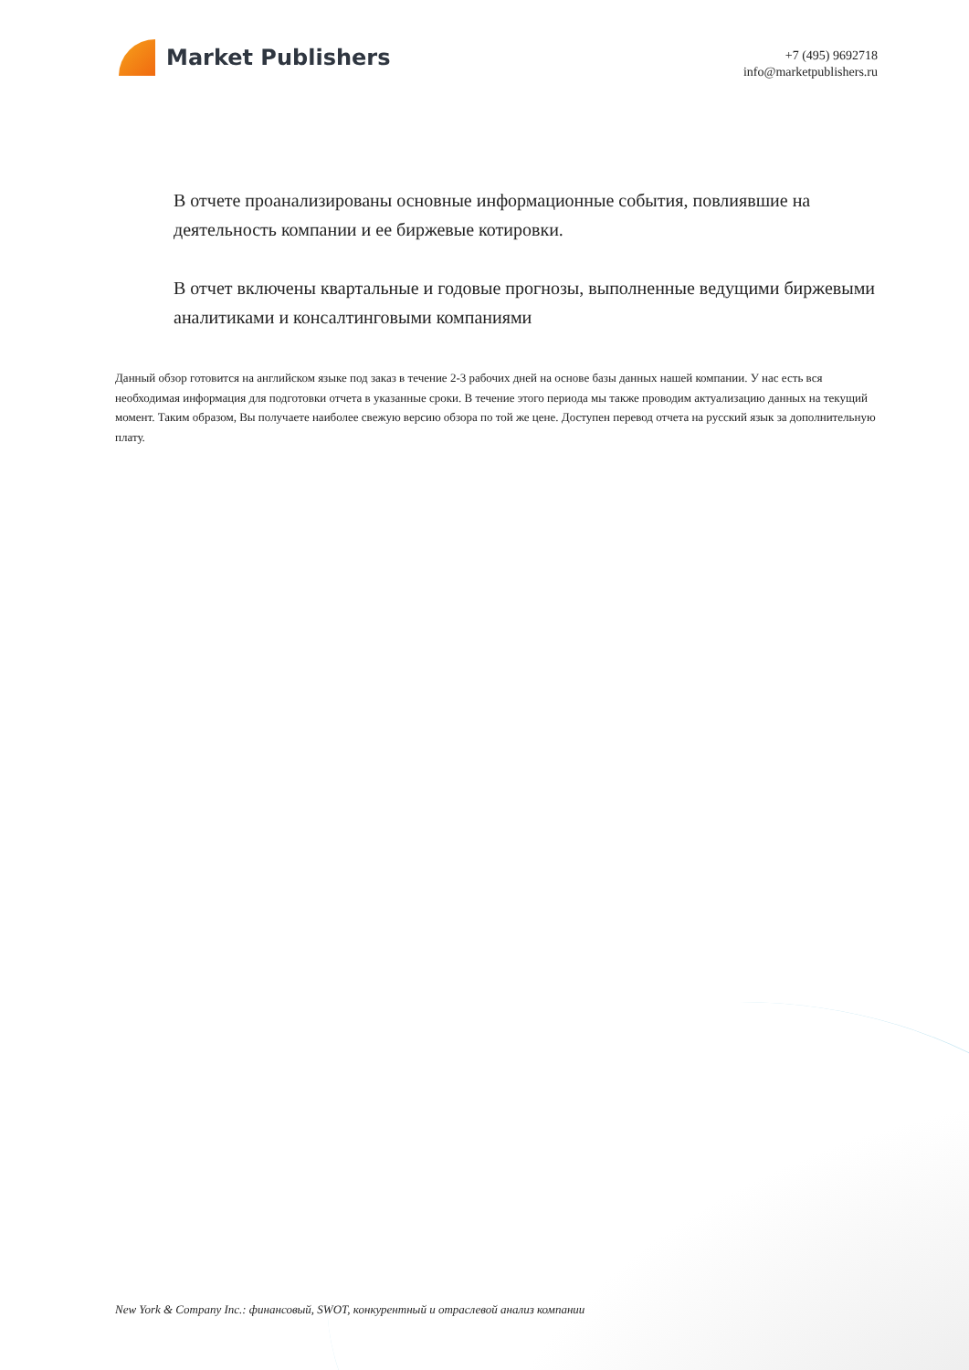Market Publishers
+7 (495) 9692718
info@marketpublishers.ru
В отчете проанализированы основные информационные события, повлиявшие на деятельность компании и ее биржевые котировки.
В отчет включены квартальные и годовые прогнозы, выполненные ведущими биржевыми аналитиками и консалтинговыми компаниями
Данный обзор готовится на английском языке под заказ в течение 2-3 рабочих дней на основе базы данных нашей компании. У нас есть вся необходимая информация для подготовки отчета в указанные сроки. В течение этого периода мы также проводим актуализацию данных на текущий момент. Таким образом, Вы получаете наиболее свежую версию обзора по той же цене. Доступен перевод отчета на русский язык за дополнительную плату.
New York & Company Inc.: финансовый, SWOT, конкурентный и отраслевой анализ компании